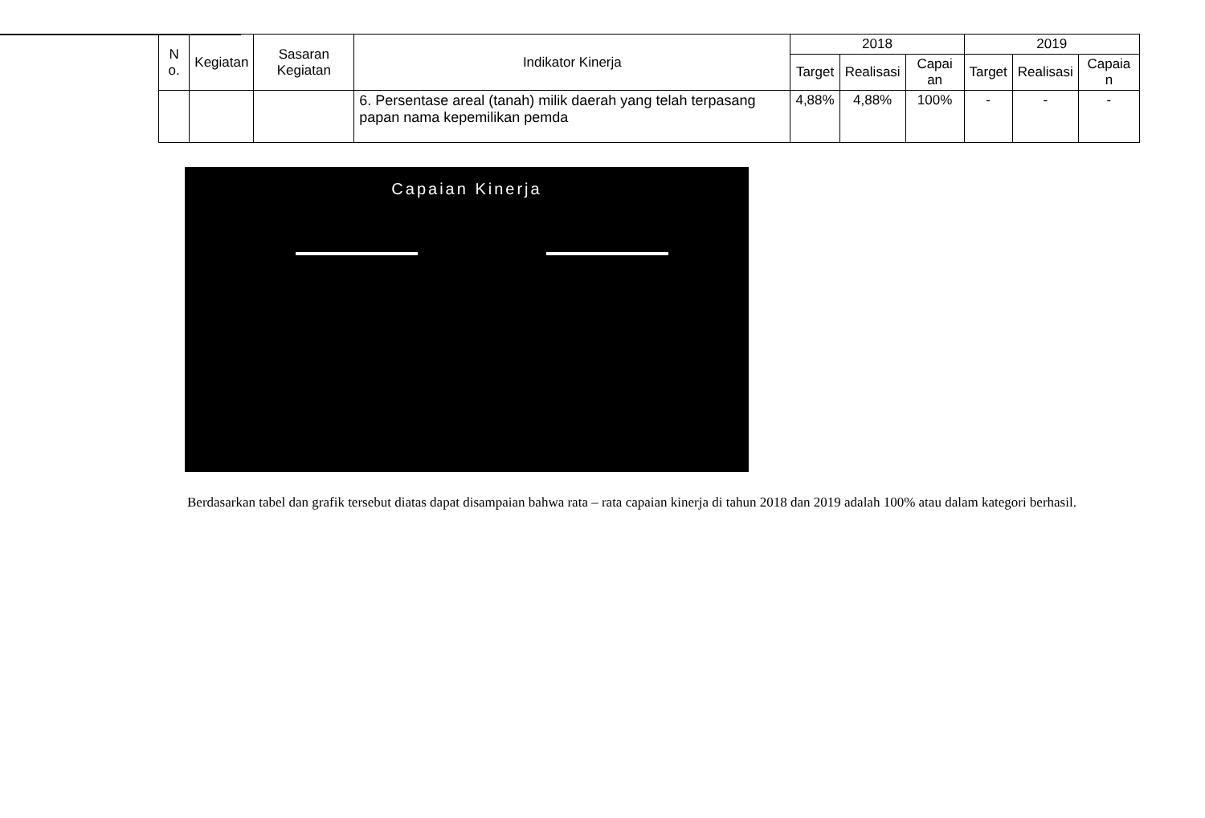| N o. | Kegiatan | Sasaran Kegiatan | Indikator Kinerja | 2018 | | | 2019 | | |
| --- | --- | --- | --- | --- | --- | --- | --- | --- | --- |
| | | | | Target | Realisasi | Capai an | Target | Realisasi | Capaia n |
| | | | 6. Persentase areal (tanah) milik daerah yang telah terpasang papan nama kepemilikan pemda | 4,88% | 4,88% | 100% | - | - | - |
Capaian Kinerja
Berdasarkan tabel dan grafik tersebut diatas dapat disampaian bahwa rata – rata capaian kinerja di tahun 2018 dan 2019 adalah 100% atau dalam kategori berhasil.